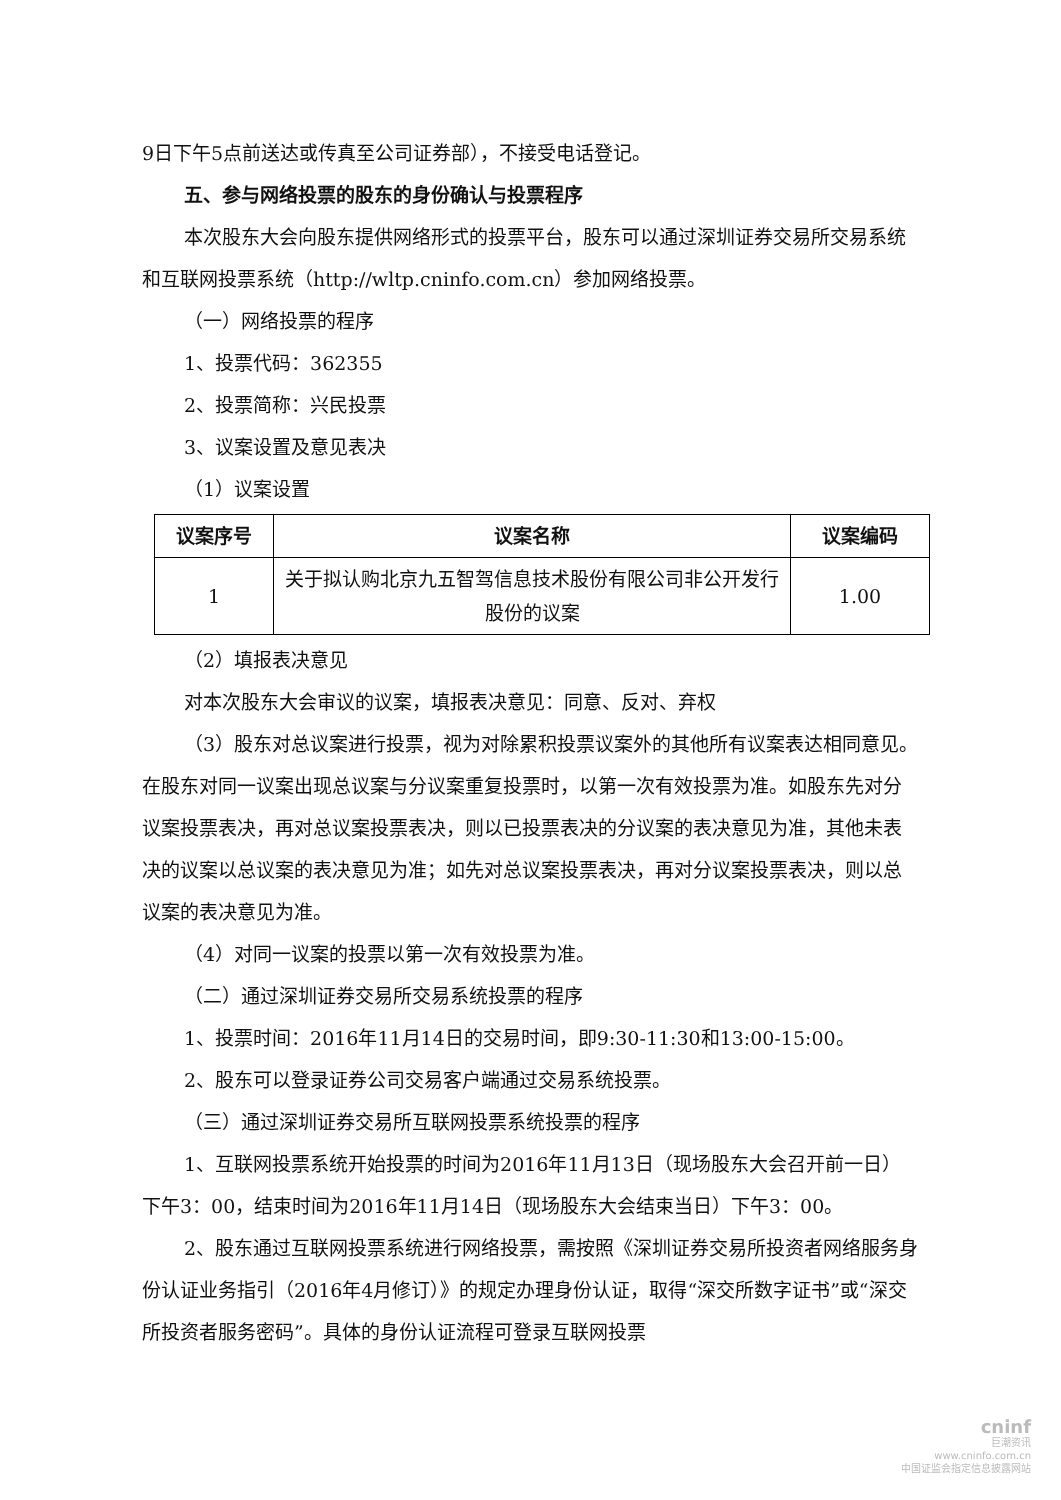9日下午5点前送达或传真至公司证券部），不接受电话登记。
五、参与网络投票的股东的身份确认与投票程序
本次股东大会向股东提供网络形式的投票平台，股东可以通过深圳证券交易所交易系统和互联网投票系统（http://wltp.cninfo.com.cn）参加网络投票。
（一）网络投票的程序
1、投票代码：362355
2、投票简称：兴民投票
3、议案设置及意见表决
（1）议案设置
| 议案序号 | 议案名称 | 议案编码 |
| --- | --- | --- |
| 1 | 关于拟认购北京九五智驾信息技术股份有限公司非公开发行股份的议案 | 1.00 |
（2）填报表决意见
对本次股东大会审议的议案，填报表决意见：同意、反对、弃权
（3）股东对总议案进行投票，视为对除累积投票议案外的其他所有议案表达相同意见。在股东对同一议案出现总议案与分议案重复投票时，以第一次有效投票为准。如股东先对分议案投票表决，再对总议案投票表决，则以已投票表决的分议案的表决意见为准，其他未表决的议案以总议案的表决意见为准；如先对总议案投票表决，再对分议案投票表决，则以总议案的表决意见为准。
（4）对同一议案的投票以第一次有效投票为准。
（二）通过深圳证券交易所交易系统投票的程序
1、投票时间：2016年11月14日的交易时间，即9:30-11:30和13:00-15:00。
2、股东可以登录证券公司交易客户端通过交易系统投票。
（三）通过深圳证券交易所互联网投票系统投票的程序
1、互联网投票系统开始投票的时间为2016年11月13日（现场股东大会召开前一日）下午3：00，结束时间为2016年11月14日（现场股东大会结束当日）下午3：00。
2、股东通过互联网投票系统进行网络投票，需按照《深圳证券交易所投资者网络服务身份认证业务指引（2016年4月修订）》的规定办理身份认证，取得“深交所数字证书”或“深交所投资者服务密码”。具体的身份认证流程可登录互联网投票
cninf
巨潮资讯
www.cninfo.com.cn
中国证监会指定信息披露网站